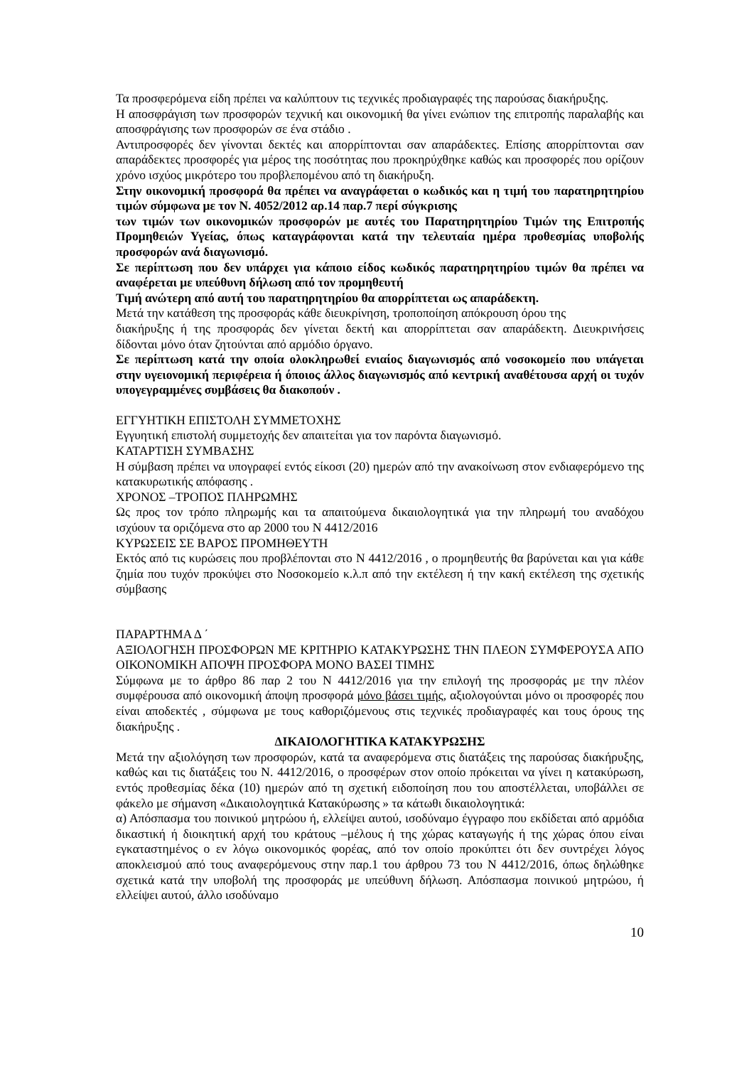Τα προσφερόμενα είδη πρέπει να καλύπτουν τις τεχνικές προδιαγραφές της παρούσας διακήρυξης.
Η αποσφράγιση των προσφορών τεχνική και οικονομική θα γίνει ενώπιον της επιτροπής παραλαβής και αποσφράγισης των προσφορών σε ένα στάδιο .
Αντιπροσφορές δεν γίνονται δεκτές και απορρίπτονται σαν απαράδεκτες. Επίσης απορρίπτονται σαν απαράδεκτες προσφορές για μέρος της ποσότητας που προκηρύχθηκε καθώς και προσφορές που ορίζουν χρόνο ισχύος μικρότερο του προβλεπομένου από τη διακήρυξη.
Στην οικονομική προσφορά θα πρέπει να αναγράφεται ο κωδικός και η τιμή του παρατηρητηρίου τιμών σύμφωνα με τον Ν. 4052/2012 αρ.14 παρ.7 περί σύγκρισης
των τιμών των οικονομικών προσφορών με αυτές του Παρατηρητηρίου Τιμών της Επιτροπής Προμηθειών Υγείας, όπως καταγράφονται κατά την τελευταία ημέρα προθεσμίας υποβολής προσφορών ανά διαγωνισμό.
Σε περίπτωση που δεν υπάρχει για κάποιο είδος κωδικός παρατηρητηρίου τιμών θα πρέπει να αναφέρεται με υπεύθυνη δήλωση από τον προμηθευτή
Τιμή ανώτερη από αυτή του παρατηρητηρίου θα απορρίπτεται ως απαράδεκτη.
Μετά την κατάθεση της προσφοράς κάθε διευκρίνηση, τροποποίηση απόκρουση όρου της
διακήρυξης ή της προσφοράς δεν γίνεται δεκτή και απορρίπτεται σαν απαράδεκτη. Διευκρινήσεις δίδονται μόνο όταν ζητούνται από αρμόδιο όργανο.
Σε περίπτωση κατά την οποία ολοκληρωθεί ενιαίος διαγωνισμός από νοσοκομείο που υπάγεται στην υγειονομική περιφέρεια ή όποιος άλλος διαγωνισμός από κεντρική αναθέτουσα αρχή οι τυχόν υπογεγραμμένες συμβάσεις θα διακοπούν .
ΕΓΓΥΗΤΙΚΗ ΕΠΙΣΤΟΛΗ ΣΥΜΜΕΤΟΧΗΣ
Εγγυητική επιστολή συμμετοχής δεν απαιτείται για τον παρόντα διαγωνισμό.
ΚΑΤΑΡΤΙΣΗ ΣΥΜΒΑΣΗΣ
Η σύμβαση πρέπει να υπογραφεί εντός είκοσι (20) ημερών από την ανακοίνωση στον ενδιαφερόμενο της κατακυρωτικής απόφασης .
ΧΡΟΝΟΣ –ΤΡΟΠΟΣ ΠΛΗΡΩΜΗΣ
Ως προς τον τρόπο πληρωμής και τα απαιτούμενα δικαιολογητικά για την πληρωμή του αναδόχου ισχύουν τα οριζόμενα στο αρ 2000 του Ν 4412/2016
ΚΥΡΩΣΕΙΣ ΣΕ ΒΑΡΟΣ ΠΡΟΜΗΘΕΥΤΗ
Εκτός από τις κυρώσεις που προβλέπονται στο Ν 4412/2016 , ο προμηθευτής θα βαρύνεται και για κάθε ζημία που τυχόν προκύψει στο Νοσοκομείο κ.λ.π από την εκτέλεση ή την κακή εκτέλεση της σχετικής σύμβασης
ΠΑΡΑΡΤΗΜΑ Δ ΄
ΑΞΙΟΛΟΓΗΣΗ ΠΡΟΣΦΟΡΩΝ ΜΕ ΚΡΙΤΗΡΙΟ ΚΑΤΑΚΥΡΩΣΗΣ ΤΗΝ ΠΛΕΟΝ ΣΥΜΦΕΡΟΥΣΑ ΑΠΟ ΟΙΚΟΝΟΜΙΚΗ ΑΠΟΨΗ ΠΡΟΣΦΟΡΑ ΜΟΝΟ ΒΑΣΕΙ ΤΙΜΗΣ
Σύμφωνα με το άρθρο 86 παρ 2 του Ν 4412/2016 για την επιλογή της προσφοράς με την πλέον συμφέρουσα από οικονομική άποψη προσφορά μόνο βάσει τιμής, αξιολογούνται μόνο οι προσφορές που είναι αποδεκτές , σύμφωνα με τους καθοριζόμενους στις τεχνικές προδιαγραφές και τους όρους της διακήρυξης .
ΔΙΚΑΙΟΛΟΓΗΤΙΚΑ ΚΑΤΑΚΥΡΩΣΗΣ
Μετά την αξιολόγηση των προσφορών, κατά τα αναφερόμενα στις διατάξεις της παρούσας διακήρυξης, καθώς και τις διατάξεις του Ν. 4412/2016, ο προσφέρων στον οποίο πρόκειται να γίνει η κατακύρωση, εντός προθεσμίας δέκα (10) ημερών από τη σχετική ειδοποίηση που του αποστέλλεται, υποβάλλει σε φάκελο με σήμανση «Δικαιολογητικά Κατακύρωσης » τα κάτωθι δικαιολογητικά:
α) Απόσπασμα του ποινικού μητρώου ή, ελλείψει αυτού, ισοδύναμο έγγραφο που εκδίδεται από αρμόδια δικαστική ή διοικητική αρχή του κράτους –μέλους ή της χώρας καταγωγής ή της χώρας όπου είναι εγκαταστημένος ο εν λόγω οικονομικός φορέας, από τον οποίο προκύπτει ότι δεν συντρέχει λόγος αποκλεισμού από τους αναφερόμενους στην παρ.1 του άρθρου 73 του Ν 4412/2016, όπως δηλώθηκε σχετικά κατά την υποβολή της προσφοράς με υπεύθυνη δήλωση. Απόσπασμα ποινικού μητρώου, ή ελλείψει αυτού, άλλο ισοδύναμο
10